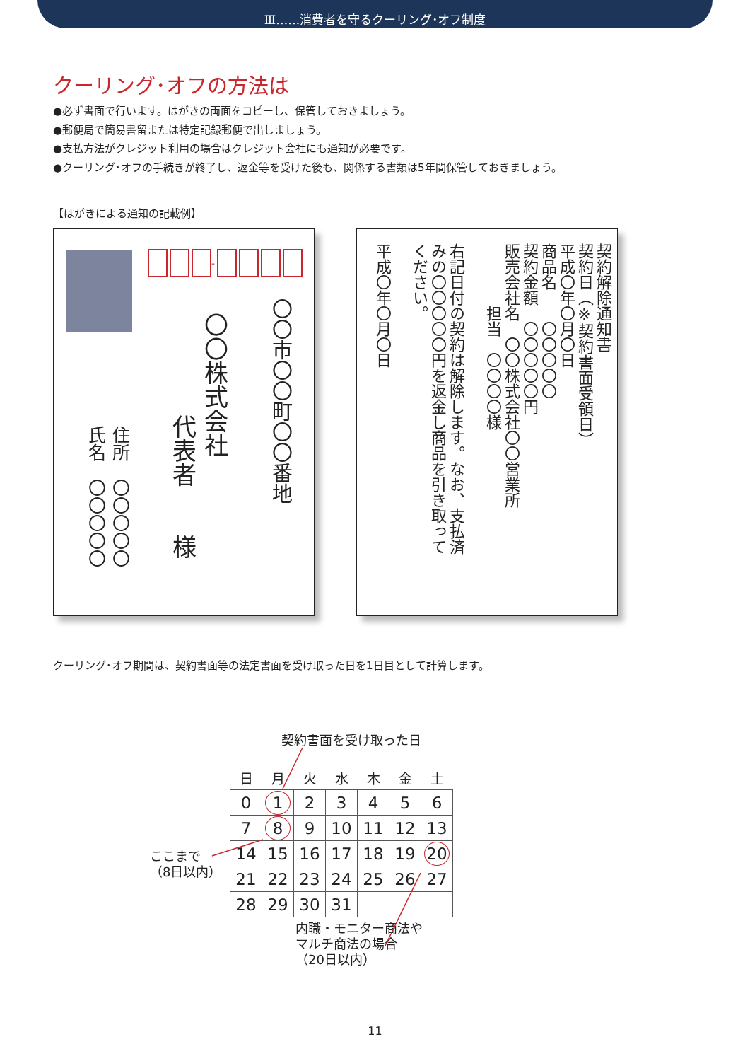Ⅲ……消費者を守るクーリング･オフ制度
クーリング･オフの方法は
●必ず書面で行います。はがきの両面をコピーし、保管しておきましょう。
●郵便局で簡易書留または特定記録郵便で出しましょう。
●支払方法がクレジット利用の場合はクレジット会社にも通知が必要です。
●クーリング･オフの手続きが終了し、返金等を受けた後も、関係する書類は5年間保管しておきましょう。
【はがきによる通知の記載例】
-
〇〇市〇〇町〇〇番地
〇〇株式会社
代表者　　様
住所　〇〇〇〇〇
氏名　〇〇〇〇〇
契約解除通知書
契約日（※契約書面受領日）
平成〇年〇月〇日
商品名　　〇〇〇〇〇
契約金額　〇〇〇〇〇円
販売会社名　〇〇株式会社〇〇営業所
　　　　担当　〇〇〇〇様
　
右記日付の契約は解除します。なお、支払済
みの〇〇〇〇〇円を返金し商品を引き取って
ください。
　
平成〇年〇月〇日
クーリング･オフ期間は、契約書面等の法定書面を受け取った日を1日目として計算します。
契約書面を受け取った日
| 日 | 月 | 火 | 水 | 木 | 金 | 土 |
| --- | --- | --- | --- | --- | --- | --- |
| 0 | 1 | 2 | 3 | 4 | 5 | 6 |
| 7 | 8 | 9 | 10 | 11 | 12 | 13 |
| 14 | 15 | 16 | 17 | 18 | 19 | 20 |
| 21 | 22 | 23 | 24 | 25 | 26 | 27 |
| 28 | 29 | 30 | 31 | | | |
ここまで
（8日以内）
内職・モニター商法や
マルチ商法の場合
（20日以内）
11